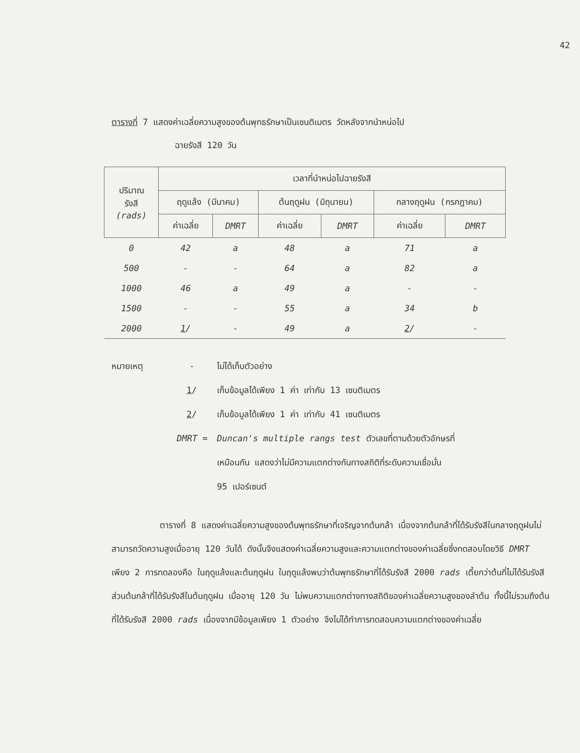42
ตารางที่ 7 แสดงค่าเฉลี่ยความสูงของต้นพุทธรักษาเป็นเซนติเมตร วัดหลังจากนำหน่อไป
ฉายรังสี 120 วัน
| ปริมาณ รังสี (rads) | เวลาที่นำหน่อไปฉายรังสี | | | | | |
| --- | --- | --- | --- | --- | --- | --- |
| | ฤดูแล้ง (มีนาคม) | | ต้นฤดูฝน (มิถุนายน) | | กลางฤดูฝน (กรกฎาคม) | |
| | ค่าเฉลี่ย | DMRT | ค่าเฉลี่ย | DMRT | ค่าเฉลี่ย | DMRT |
| 0 | 42 | a | 48 | a | 71 | a |
| 500 | - | - | 64 | a | 82 | a |
| 1000 | 46 | a | 49 | a | - | - |
| 1500 | - | - | 55 | a | 34 | b |
| 2000 | 1 / | - | 49 | a | 2 / | - |
หมายเหตุ - ไม่ได้เก็บตัวอย่าง
1/ เก็บข้อมูลได้เพียง 1 ค่า เท่ากับ 13 เซนติเมตร
2/ เก็บข้อมูลได้เพียง 1 ค่า เท่ากับ 41 เซนติเมตร
DMRT = Duncan's multiple rangs test ตัวเลขที่ตามด้วยตัวอักษรที่
เหมือนกัน แสดงว่าไม่มีความแตกต่างกันทางสถิติที่ระดับความเชื่อมั่น
95 เปอร์เซนต์
ตารางที่ 8 แสดงค่าเฉลี่ยความสูงของต้นพุทธรักษาที่เจริญจากต้นกล้า เนื่องจากต้นกล้าที่ได้รับรังสีในกลางฤดูฝนไม่สามารถวัดความสูงเมื่ออายุ 120 วันได้ ดังนั้นจึงแสดงค่าเฉลี่ยความสูงและความแตกต่างของค่าเฉลี่ยซึ่งทดสอบโดยวิธี DMRT เพียง 2 การทดลองคือ ในฤดูแล้งและต้นฤดูฝน ในฤดูแล้งพบว่าต้นพุทธรักษาที่ได้รับรังสี 2000 rads เตี้ยกว่าต้นที่ไม่ได้รับรังสี ส่วนต้นกล้าที่ได้รับรังสีในต้นฤดูฝน เมื่ออายุ 120 วัน ไม่พบความแตกต่างทางสถิติของค่าเฉลี่ยความสูงของลำต้น ทั้งนี้ไม่รวมถึงต้นที่ได้รับรังสี 2000 rads เนื่องจากมีข้อมูลเพียง 1 ตัวอย่าง จึงไม่ได้ทำการทดสอบความแตกต่างของค่าเฉลี่ย